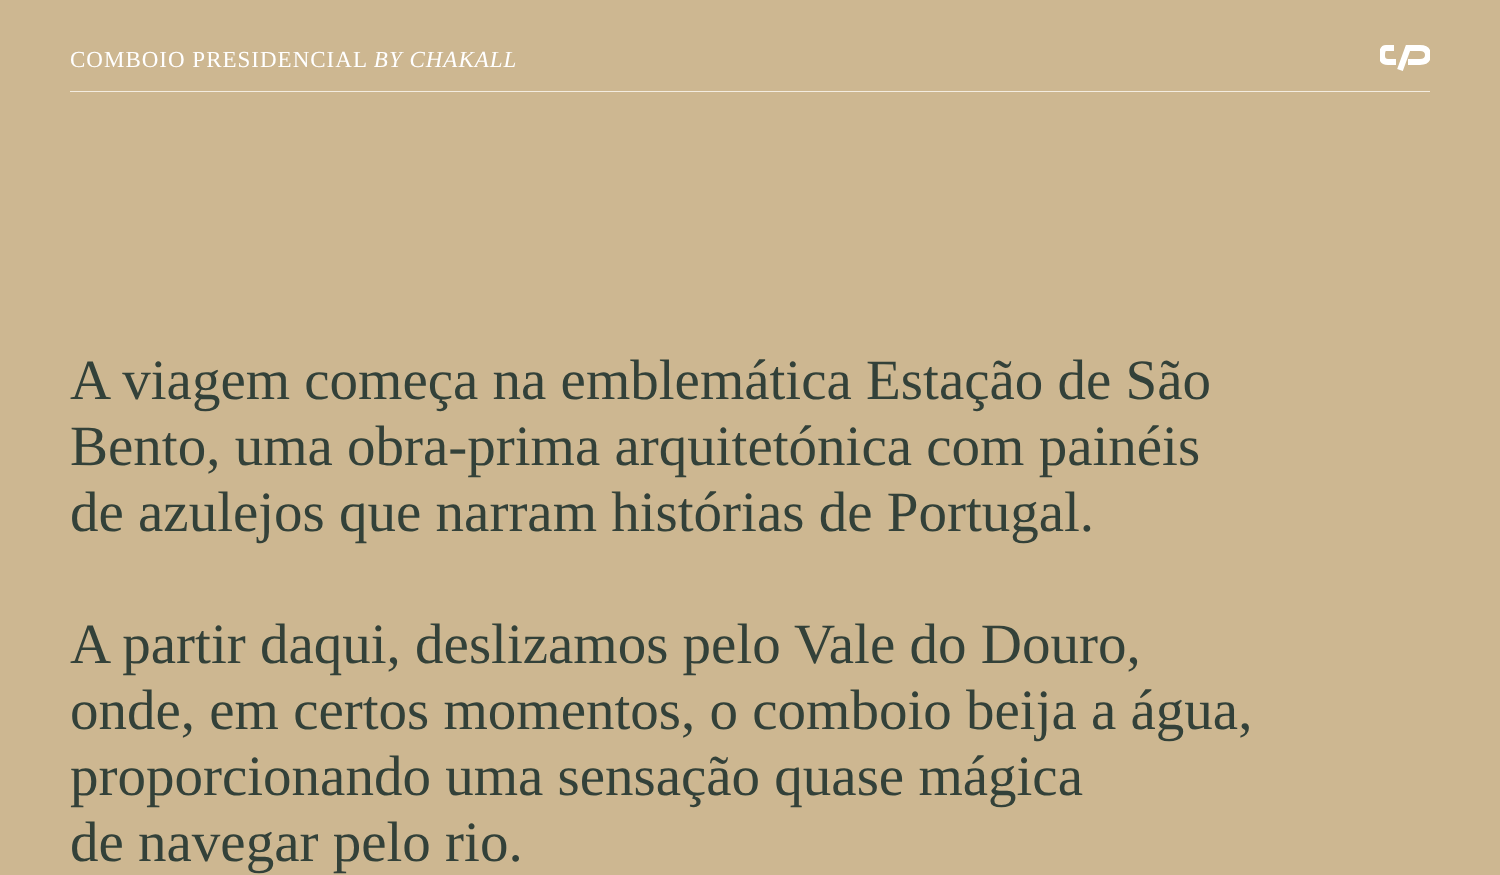COMBOIO PRESIDENCIAL BY CHAKALL
A viagem começa na emblemática Estação de São
Bento, uma obra-prima arquitetónica com painéis
de azulejos que narram histórias de Portugal.
A partir daqui, deslizamos pelo Vale do Douro,
onde, em certos momentos, o comboio beija a água,
proporcionando uma sensação quase mágica
de navegar pelo rio.